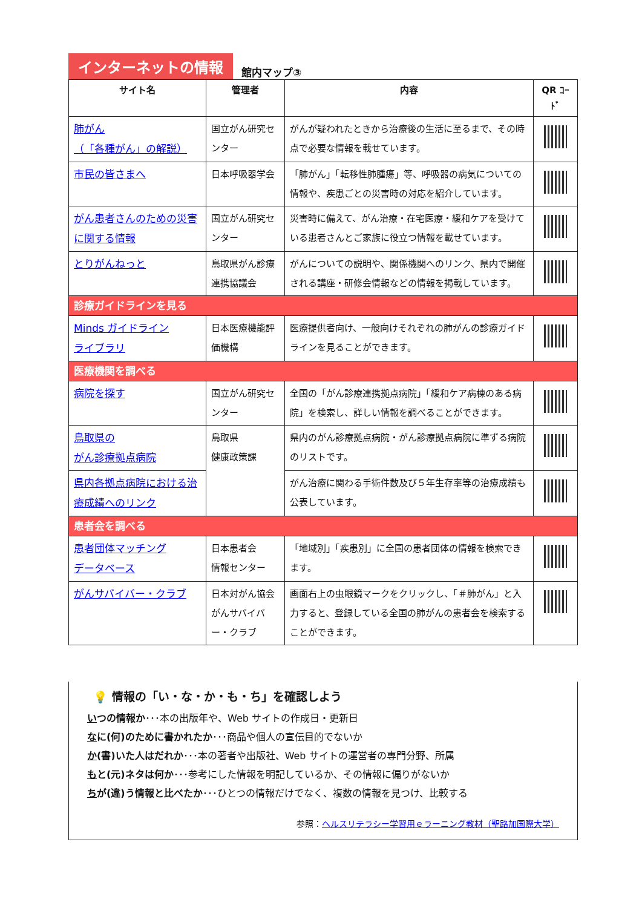インターネットの情報
館内マップ③
| サイト名 | 管理者 | 内容 | QR ｺｰﾄﾞ |
| --- | --- | --- | --- |
| 肺がん （「各種がん」の解説） | 国立がん研究センター | がんが疑われたときから治療後の生活に至るまで、その時点で必要な情報を載せています。 | |
| 市民の皆さまへ | 日本呼吸器学会 | 「肺がん」「転移性肺腫瘍」等、呼吸器の病気についての情報や、疾患ごとの災害時の対応を紹介しています。 | |
| がん患者さんのための災害に関する情報 | 国立がん研究センター | 災害時に備えて、がん治療・在宅医療・緩和ケアを受けている患者さんとご家族に役立つ情報を載せています。 | |
| とりがんねっと | 鳥取県がん診療連携協議会 | がんについての説明や、関係機関へのリンク、県内で開催される講座・研修会情報などの情報を掲載しています。 | |
| 診療ガイドラインを見る | | | |
| Minds ガイドライン ライブラリ | 日本医療機能評価機構 | 医療提供者向け、一般向けそれぞれの肺がんの診療ガイドラインを見ることができます。 | |
| 医療機関を調べる | | | |
| 病院を探す | 国立がん研究センター | 全国の「がん診療連携拠点病院」「緩和ケア病棟のある病院」を検索し、詳しい情報を調べることができます。 | |
| 鳥取県の がん診療拠点病院 | 鳥取県 健康政策課 | 県内のがん診療拠点病院・がん診療拠点病院に準ずる病院のリストです。 | |
| 県内各拠点病院における治療成績へのリンク | | がん治療に関わる手術件数及び５年生存率等の治療成績も公表しています。 | |
| 患者会を調べる | | | |
| 患者団体マッチング データベース | 日本患者会 情報センター | 「地域別」「疾患別」に全国の患者団体の情報を検索できます。 | |
| がんサバイバー・クラブ | 日本対がん協会 がんサバイバー・クラブ | 画面右上の虫眼鏡マークをクリックし、「＃肺がん」と入力すると、登録している全国の肺がんの患者会を検索することができます。 | |
💡 情報の「い・な・か・も・ち」を確認しよう
いつの情報か･･･本の出版年や、Web サイトの作成日・更新日
なに(何)のために書かれたか･･･商品や個人の宣伝目的でないか
か(書)いた人はだれか･･･本の著者や出版社、Web サイトの運営者の専門分野、所属
もと(元)ネタは何か･･･参考にした情報を明記しているか、その情報に偏りがないか
ちが(違)う情報と比べたか･･･ひとつの情報だけでなく、複数の情報を見つけ、比較する
参照：ヘルスリテラシー学習用ｅラーニング教材（聖路加国際大学）